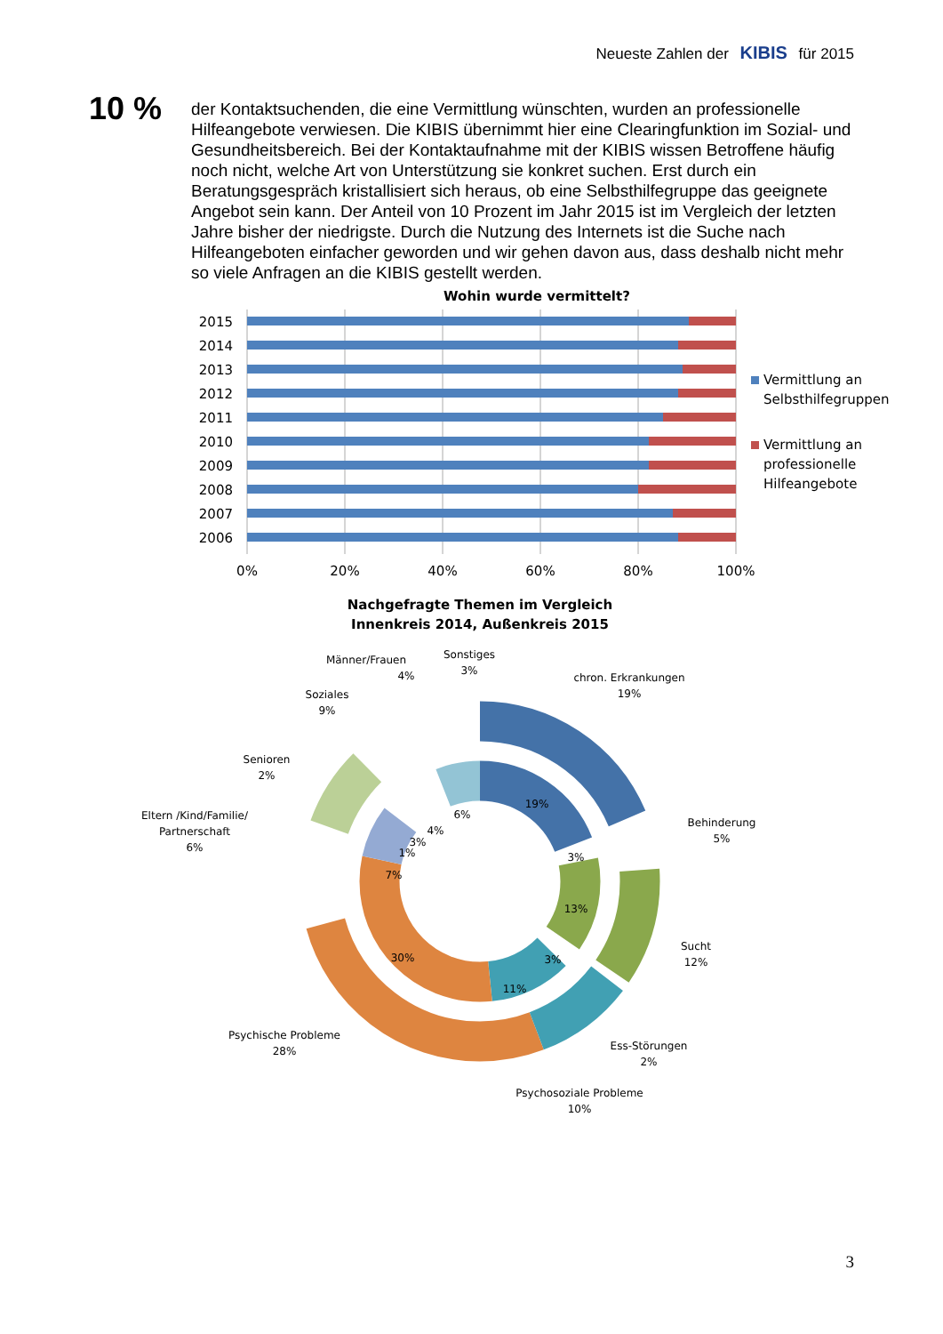Neueste Zahlen der KIBIS für 2015
10 %
der Kontaktsuchenden, die eine Vermittlung wünschten, wurden an professionelle Hilfeangebote verwiesen. Die KIBIS übernimmt hier eine Clearingfunktion im Sozial- und Gesundheitsbereich. Bei der Kontaktaufnahme mit der KIBIS wissen Betroffene häufig noch nicht, welche Art von Unterstützung sie konkret suchen. Erst durch ein Beratungsgespräch kristallisiert sich heraus, ob eine Selbsthilfegruppe das geeignete Angebot sein kann. Der Anteil von 10 Prozent im Jahr 2015 ist im Vergleich der letzten Jahre bisher der niedrigste. Durch die Nutzung des Internets ist die Suche nach Hilfeangeboten einfacher geworden und wir gehen davon aus, dass deshalb nicht mehr so viele Anfragen an die KIBIS gestellt werden.
Wohin wurde vermittelt?
2015
2014
2013
2012
2011
2010
2009
2008
2007
2006
0%
20%
40%
60%
80%
100%
Vermittlung an
Selbsthilfegruppen
Vermittlung an
professionelle
Hilfeangebote
Nachgefragte Themen im Vergleich
Innenkreis 2014, Außenkreis 2015
19%
3%
13%
3%
11%
30%
7%
1%
3%
4%
6%
Männer/Frauen
4%
Sonstiges
3%
chron. Erkrankungen
19%
Soziales
9%
Senioren
2%
Eltern /Kind/Familie/
Partnerschaft
6%
Behinderung
5%
Sucht
12%
Psychische Probleme
28%
Ess-Störungen
2%
Psychosoziale Probleme
10%
3